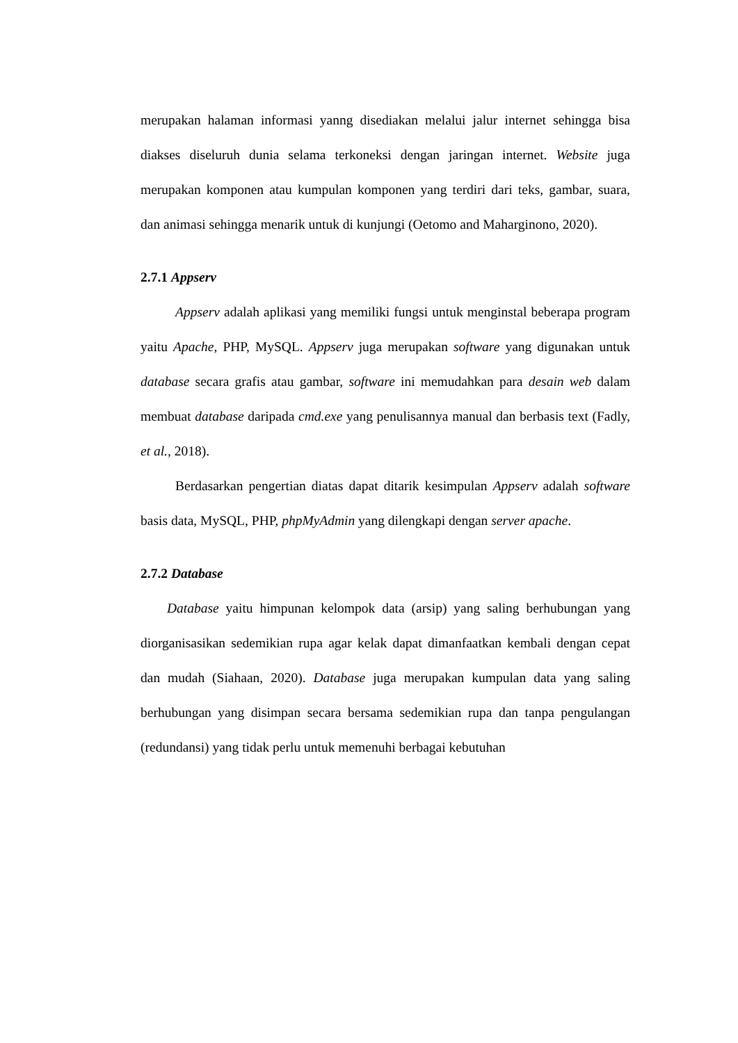merupakan halaman informasi yanng disediakan melalui jalur internet sehingga bisa diakses diseluruh dunia selama terkoneksi dengan jaringan internet. Website juga merupakan komponen atau kumpulan komponen yang terdiri dari teks, gambar, suara, dan animasi sehingga menarik untuk di kunjungi (Oetomo and Maharginono, 2020).
2.7.1 Appserv
Appserv adalah aplikasi yang memiliki fungsi untuk menginstal beberapa program yaitu Apache, PHP, MySQL. Appserv juga merupakan software yang digunakan untuk database secara grafis atau gambar, software ini memudahkan para desain web dalam membuat database daripada cmd.exe yang penulisannya manual dan berbasis text (Fadly, et al., 2018).
Berdasarkan pengertian diatas dapat ditarik kesimpulan Appserv adalah software basis data, MySQL, PHP, phpMyAdmin yang dilengkapi dengan server apache.
2.7.2 Database
Database yaitu himpunan kelompok data (arsip) yang saling berhubungan yang diorganisasikan sedemikian rupa agar kelak dapat dimanfaatkan kembali dengan cepat dan mudah (Siahaan, 2020). Database juga merupakan kumpulan data yang saling berhubungan yang disimpan secara bersama sedemikian rupa dan tanpa pengulangan (redundansi) yang tidak perlu untuk memenuhi berbagai kebutuhan